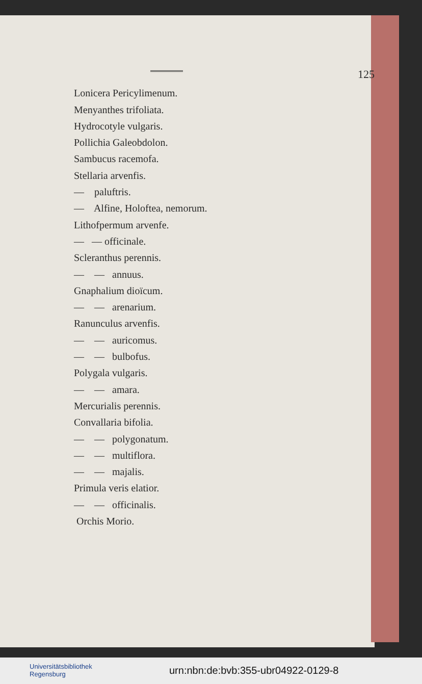125
Lonicera Pericylimenum.
Menyanthes trifoliata.
Hydrocotyle vulgaris.
Pollichia Galeobdolon.
Sambucus racemofa.
Stellaria arvenfis.
— paluftris.
— Alfine, Holoftea, nemorum.
Lithofpermum arvenfe.
— — officinale.
Scleranthus perennis.
— — annuus.
Gnaphalium dioïcum.
— — arenarium.
Ranunculus arvenfis.
— — auricomus.
— — bulbofus.
Polygala vulgaris.
— — amara.
Mercurialis perennis.
Convallaria bifolia.
— — polygonatum.
— — multiflora.
— — majalis.
Primula veris elatior.
— — officinalis.
Orchis Morio.
Universitätsbibliothek
Regensburg
urn:nbn:de:bvb:355-ubr04922-0129-8